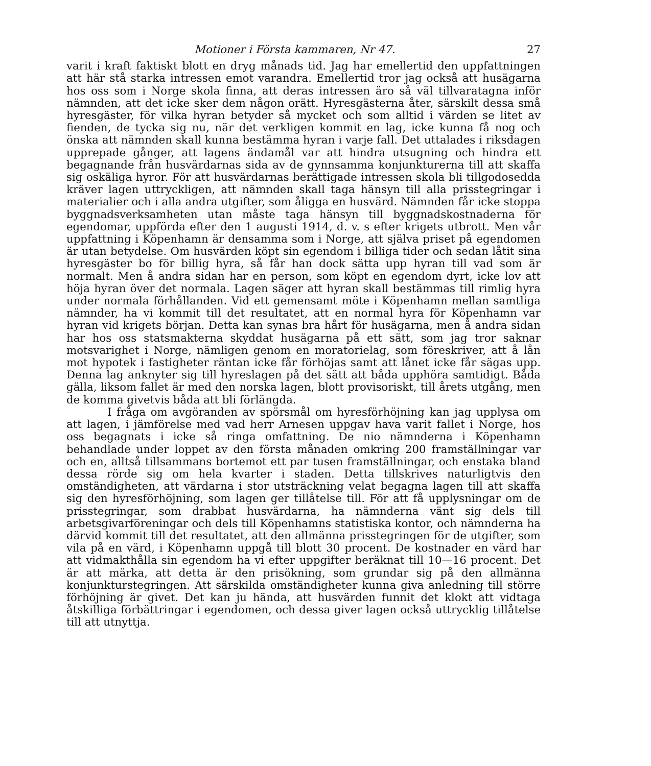Motioner i Första kammaren, Nr 47. 27
varit i kraft faktiskt blott en dryg månads tid. Jag har emellertid den uppfattningen att här stå starka intressen emot varandra. Emellertid tror jag också att husägarna hos oss som i Norge skola finna, att deras intressen äro så väl tillvaratagna inför nämnden, att det icke sker dem någon orätt. Hyresgästerna åter, särskilt dessa små hyresgäster, för vilka hyran betyder så mycket och som alltid i värden se litet av fienden, de tycka sig nu, när det verkligen kommit en lag, icke kunna få nog och önska att nämnden skall kunna bestämma hyran i varje fall. Det uttalades i riksdagen upprepade gånger, att lagens ändamål var att hindra utsugning och hindra ett begagnande från husvärdarnas sida av de gynnsamma konjunkturerna till att skaffa sig oskäliga hyror. För att husvärdarnas berättigade intressen skola bli tillgodosedda kräver lagen uttryckligen, att nämnden skall taga hänsyn till alla prisstegringar i materialier och i alla andra utgifter, som åligga en husvärd. Nämnden får icke stoppa byggnadsverksamheten utan måste taga hänsyn till byggnadskostnaderna för egendomar, uppförda efter den 1 augusti 1914, d. v. s efter krigets utbrott. Men vår uppfattning i Köpenhamn är densamma som i Norge, att själva priset på egendomen är utan betydelse. Om husvärden köpt sin egendom i billiga tider och sedan låtit sina hyresgäster bo för billig hyra, så får han dock sätta upp hyran till vad som är normalt. Men å andra sidan har en person, som köpt en egendom dyrt, icke lov att höja hyran över det normala. Lagen säger att hyran skall bestämmas till rimlig hyra under normala förhållanden. Vid ett gemensamt möte i Köpenhamn mellan samtliga nämnder, ha vi kommit till det resultatet, att en normal hyra för Köpenhamn var hyran vid krigets början. Detta kan synas bra hårt för husägarna, men å andra sidan har hos oss statsmakterna skyddat husägarna på ett sätt, som jag tror saknar motsvarighet i Norge, nämligen genom en moratorielag, som föreskriver, att å lån mot hypotek i fastigheter räntan icke får förhöjas samt att lånet icke får sägas upp. Denna lag anknyter sig till hyreslagen på det sätt att båda upphöra samtidigt. Båda gälla, liksom fallet är med den norska lagen, blott provisoriskt, till årets utgång, men de komma givetvis båda att bli förlängda.
I fråga om avgöranden av spörsmål om hyresförhöjning kan jag upplysa om att lagen, i jämförelse med vad herr Arnesen uppgav hava varit fallet i Norge, hos oss begagnats i icke så ringa omfattning. De nio nämnderna i Köpenhamn behandlade under loppet av den första månaden omkring 200 framställningar var och en, alltså tillsammans bortemot ett par tusen framställningar, och enstaka bland dessa rörde sig om hela kvarter i staden. Detta tillskrives naturligtvis den omständigheten, att värdarna i stor utsträckning velat begagna lagen till att skaffa sig den hyresförhöjning, som lagen ger tillåtelse till. För att få upplysningar om de prisstegringar, som drabbat husvärdarna, ha nämnderna vänt sig dels till arbetsgivarföreningar och dels till Köpenhamns statistiska kontor, och nämnderna ha därvid kommit till det resultatet, att den allmänna prisstegringen för de utgifter, som vila på en värd, i Köpenhamn uppgå till blott 30 procent. De kostnader en värd har att vidmakthålla sin egendom ha vi efter uppgifter beräknat till 10—16 procent. Det är att märka, att detta är den prisökning, som grundar sig på den allmänna konjunkturstegringen. Att särskilda omständigheter kunna giva anledning till större förhöjning är givet. Det kan ju hända, att husvärden funnit det klokt att vidtaga åtskilliga förbättringar i egendomen, och dessa giver lagen också uttrycklig tillåtelse till att utnyttja.